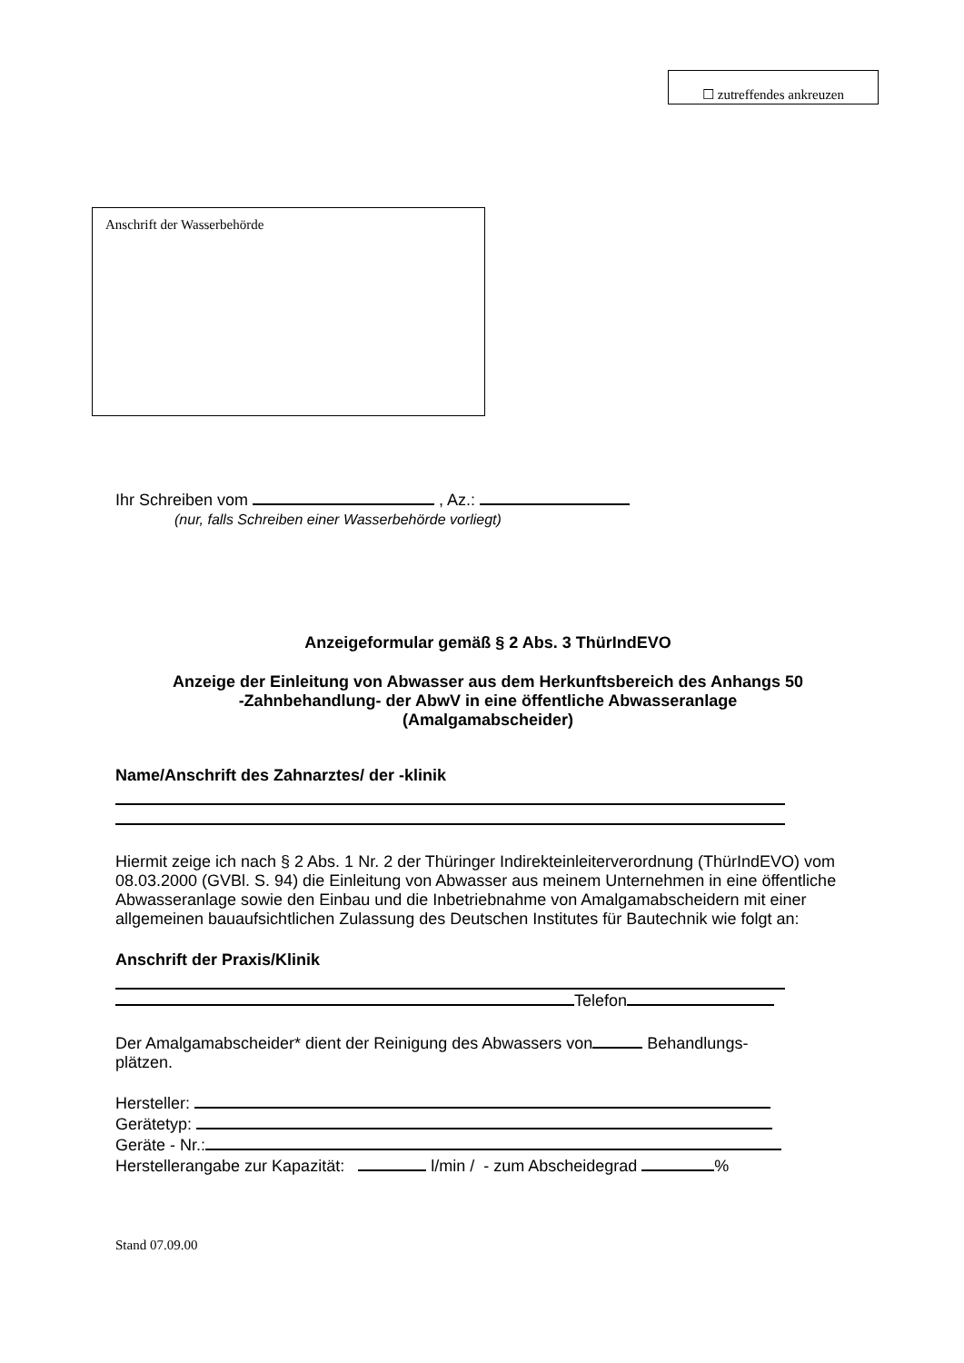☐ zutreffendes ankreuzen
Anschrift der Wasserbehörde
Ihr Schreiben vom , Az.:
(nur, falls Schreiben einer Wasserbehörde vorliegt)
Anzeigeformular gemäß § 2 Abs. 3 ThürIndEVO
Anzeige der Einleitung von Abwasser aus dem Herkunftsbereich des Anhangs 50
-Zahnbehandlung- der AbwV in eine öffentliche Abwasseranlage
(Amalgamabscheider)
Name/Anschrift des Zahnarztes/ der -klinik
Hiermit zeige ich nach § 2 Abs. 1 Nr. 2 der Thüringer Indirekteinleiterverordnung (ThürIndEVO) vom 08.03.2000 (GVBl. S. 94) die Einleitung von Abwasser aus meinem Unternehmen in eine öffentliche Abwasseranlage sowie den Einbau und die Inbetriebnahme von Amalgamabscheidern mit einer allgemeinen bauaufsichtlichen Zulassung des Deutschen Institutes für Bautechnik wie folgt an:
Anschrift der Praxis/Klinik
Telefon
Der Amalgamabscheider* dient der Reinigung des Abwassers von Behandlungs-
plätzen.
Hersteller:
Gerätetyp:
Geräte - Nr.:
Herstellerangabe zur Kapazität: l/min / - zum Abscheidegrad %
Stand 07.09.00